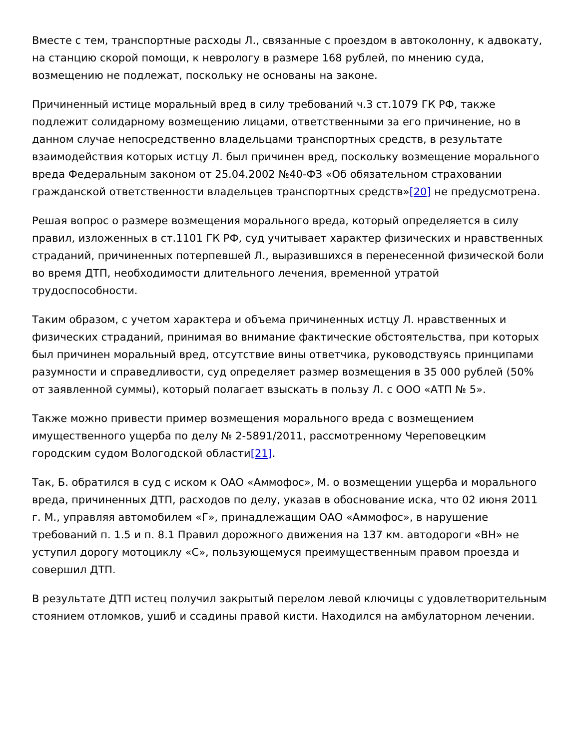Вместе с тем, транспортные расходы Л., связанные с проездом в автоколонну, к адвокату, на станцию скорой помощи, к неврологу в размере 168 рублей, по мнению суда, возмещению не подлежат, поскольку не основаны на законе.
Причиненный истице моральный вред в силу требований ч.3 ст.1079 ГК РФ, также подлежит солидарному возмещению лицами, ответственными за его причинение, но в данном случае непосредственно владельцами транспортных средств, в результате взаимодействия которых истцу Л. был причинен вред, поскольку возмещение морального вреда Федеральным законом от 25.04.2002 №40-ФЗ «Об обязательном страховании гражданской ответственности владельцев транспортных средств»[20] не предусмотрена.
Решая вопрос о размере возмещения морального вреда, который определяется в силу правил, изложенных в ст.1101 ГК РФ, суд учитывает характер физических и нравственных страданий, причиненных потерпевшей Л., выразившихся в перенесенной физической боли во время ДТП, необходимости длительного лечения, временной утратой трудоспособности.
Таким образом, с учетом характера и объема причиненных истцу Л. нравственных и физических страданий, принимая во внимание фактические обстоятельства, при которых был причинен моральный вред, отсутствие вины ответчика, руководствуясь принципами разумности и справедливости, суд определяет размер возмещения в 35 000 рублей (50% от заявленной суммы), который полагает взыскать в пользу Л. с ООО «АТП № 5».
Также можно привести пример возмещения морального вреда с возмещением имущественного ущерба по делу № 2-5891/2011, рассмотренному Череповецким городским судом Вологодской области[21].
Так, Б. обратился в суд с иском к ОАО «Аммофос», М. о возмещении ущерба и морального вреда, причиненных ДТП, расходов по делу, указав в обоснование иска, что 02 июня 2011 г. М., управляя автомобилем «Г», принадлежащим ОАО «Аммофос», в нарушение требований п. 1.5 и п. 8.1 Правил дорожного движения на 137 км. автодороги «ВН» не уступил дорогу мотоциклу «С», пользующемуся преимущественным правом проезда и совершил ДТП.
В результате ДТП истец получил закрытый перелом левой ключицы с удовлетворительным стоянием отломков, ушиб и ссадины правой кисти. Находился на амбулаторном лечении.